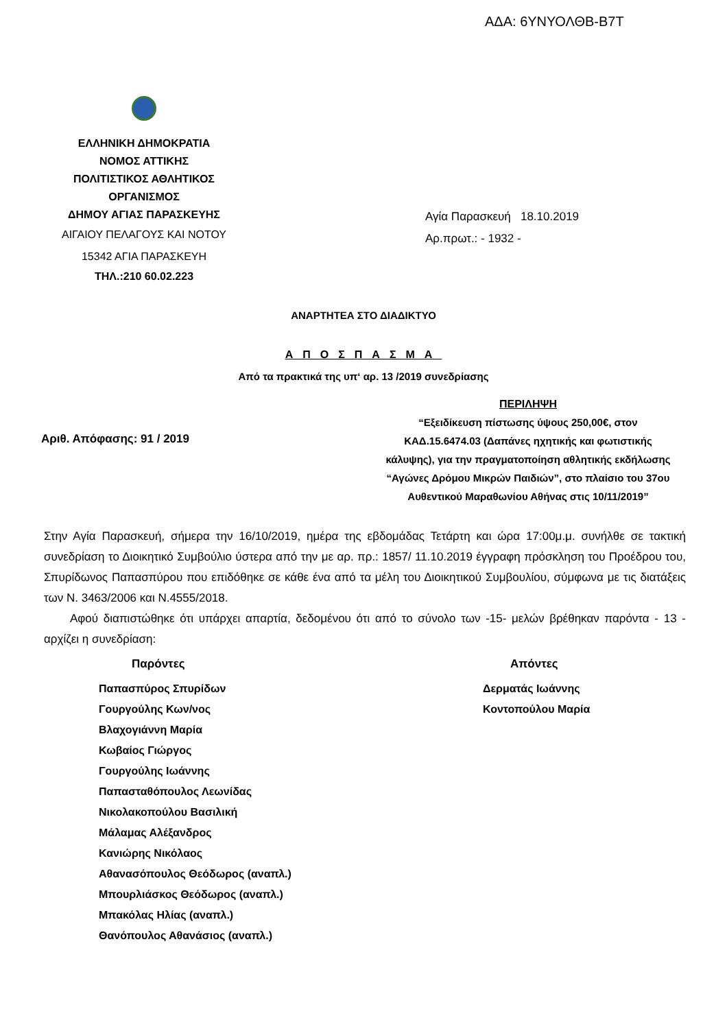ΑΔΑ: 6ΥΝΥΟΛΘΒ-Β7Τ
ΕΛΛΗΝΙΚΗ ΔΗΜΟΚΡΑΤΙΑ
ΝΟΜΟΣ ΑΤΤΙΚΗΣ
ΠΟΛΙΤΙΣΤΙΚΟΣ ΑΘΛΗΤΙΚΟΣ
ΟΡΓΑΝΙΣΜΟΣ
ΔΗΜΟΥ ΑΓΙΑΣ ΠΑΡΑΣΚΕΥΗΣ
ΑΙΓΑΙΟΥ ΠΕΛΑΓΟΥΣ ΚΑΙ ΝΟΤΟΥ
15342 ΑΓΙΑ ΠΑΡΑΣΚΕΥΗ
ΤΗΛ.:210 60.02.223
Αγία Παρασκευή 18.10.2019
Αρ.πρωτ.: - 1932 -
ΑΝΑΡΤΗΤΕΑ ΣΤΟ ΔΙΑΔΙΚΤΥΟ
ΑΠΟΣΠΑΣΜΑ
Από τα πρακτικά της υπ‘ αρ. 13 /2019 συνεδρίασης
Αριθ. Απόφασης: 91 / 2019
ΠΕΡΙΛΗΨΗ
“Εξειδίκευση πίστωσης ύψους 250,00€, στον ΚΑΔ.15.6474.03 (Δαπάνες ηχητικής και φωτιστικής κάλυψης), για την πραγματοποίηση αθλητικής εκδήλωσης “Αγώνες Δρόμου Μικρών Παιδιών”, στο πλαίσιο του 37ου Αυθεντικού Μαραθωνίου Αθήνας στις 10/11/2019”
Στην Αγία Παρασκευή, σήμερα την 16/10/2019, ημέρα της εβδομάδας Τετάρτη και ώρα 17:00μ.μ. συνήλθε σε τακτική συνεδρίαση το Διοικητικό Συμβούλιο ύστερα από την με αρ. πρ.: 1857/ 11.10.2019 έγγραφη πρόσκληση του Προέδρου του, Σπυρίδωνος Παπασπύρου που επιδόθηκε σε κάθε ένα από τα μέλη του Διοικητικού Συμβουλίου, σύμφωνα με τις διατάξεις των Ν. 3463/2006 και Ν.4555/2018.
Αφού διαπιστώθηκε ότι υπάρχει απαρτία, δεδομένου ότι από το σύνολο των -15- μελών βρέθηκαν παρόντα - 13 - αρχίζει η συνεδρίαση:
Παρόντες
Παπασπύρος Σπυρίδων
Γουργούλης Κων/νος
Βλαχογιάννη Μαρία
Κωβαίος Γιώργος
Γουργούλης Ιωάννης
Παπασταθόπουλος Λεωνίδας
Νικολακοπούλου Βασιλική
Μάλαμας Αλέξανδρος
Κανιώρης Νικόλαος
Αθανασόπουλος Θεόδωρος (αναπλ.)
Μπουρλιάσκος Θεόδωρος (αναπλ.)
Μπακόλας Ηλίας (αναπλ.)
Θανόπουλος Αθανάσιος (αναπλ.)
Απόντες
Δερματάς Ιωάννης
Κοντοπούλου Μαρία